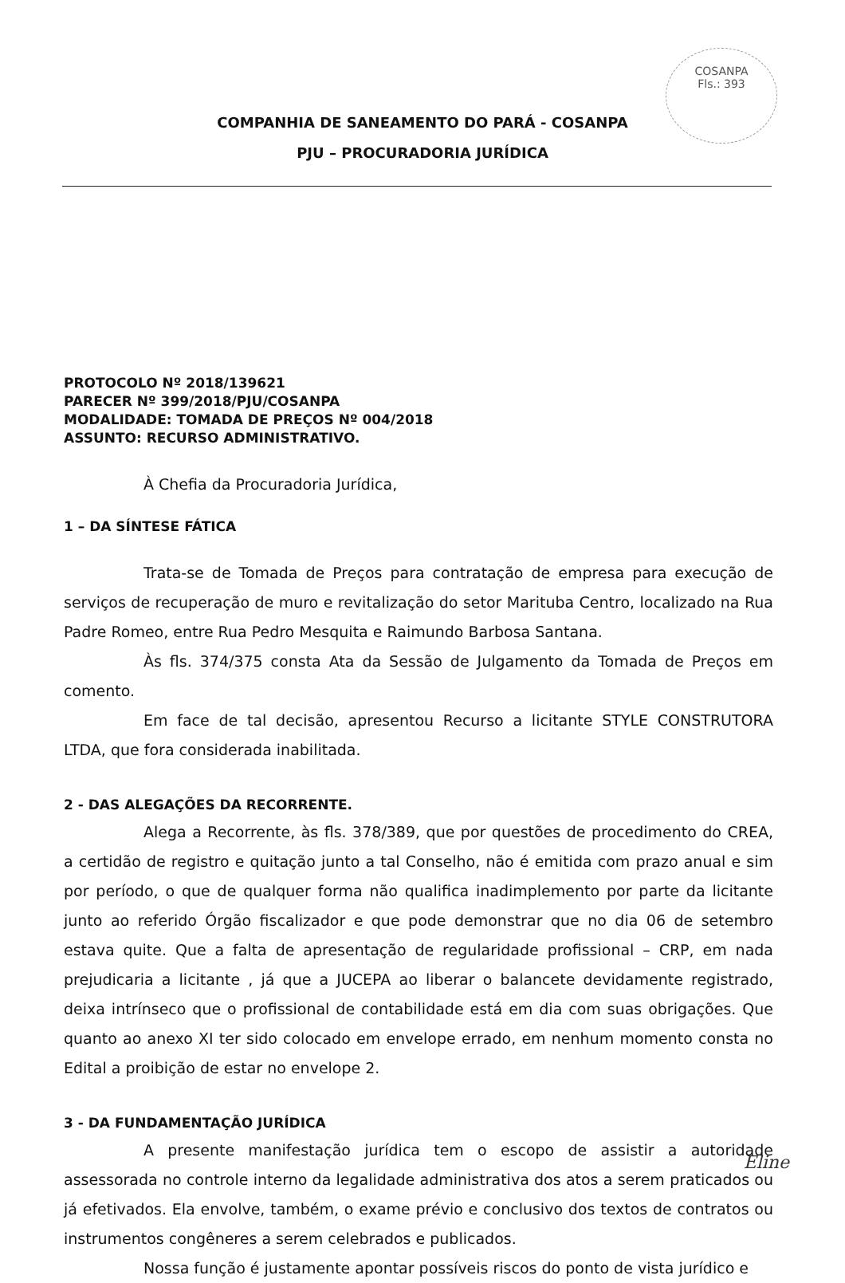COSANPA
Fls.: 393
COMPANHIA DE SANEAMENTO DO PARÁ - COSANPA
PJU – PROCURADORIA JURÍDICA
PROTOCOLO Nº 2018/139621
PARECER Nº 399/2018/PJU/COSANPA
MODALIDADE: TOMADA DE PREÇOS Nº 004/2018
ASSUNTO: RECURSO ADMINISTRATIVO.
À Chefia da Procuradoria Jurídica,
1 – DA SÍNTESE FÁTICA
Trata-se de Tomada de Preços para contratação de empresa para execução de serviços de recuperação de muro e revitalização do setor Marituba Centro, localizado na Rua Padre Romeo, entre Rua Pedro Mesquita e Raimundo Barbosa Santana.
Às fls. 374/375 consta Ata da Sessão de Julgamento da Tomada de Preços em comento.
Em face de tal decisão, apresentou Recurso a licitante STYLE CONSTRUTORA LTDA, que fora considerada inabilitada.
2 - DAS ALEGAÇÕES DA RECORRENTE.
Alega a Recorrente, às fls. 378/389, que por questões de procedimento do CREA, a certidão de registro e quitação junto a tal Conselho, não é emitida com prazo anual e sim por período, o que de qualquer forma não qualifica inadimplemento por parte da licitante junto ao referido Órgão fiscalizador e que pode demonstrar que no dia 06 de setembro estava quite. Que a falta de apresentação de regularidade profissional – CRP, em nada prejudicaria a licitante , já que a JUCEPA ao liberar o balancete devidamente registrado, deixa intrínseco que o profissional de contabilidade está em dia com suas obrigações. Que quanto ao anexo XI ter sido colocado em envelope errado, em nenhum momento consta no Edital a proibição de estar no envelope 2.
3 - DA FUNDAMENTAÇÃO JURÍDICA
A presente manifestação jurídica tem o escopo de assistir a autoridade assessorada no controle interno da legalidade administrativa dos atos a serem praticados ou já efetivados. Ela envolve, também, o exame prévio e conclusivo dos textos de contratos ou instrumentos congêneres a serem celebrados e publicados.
Nossa função é justamente apontar possíveis riscos do ponto de vista jurídico e
Eline